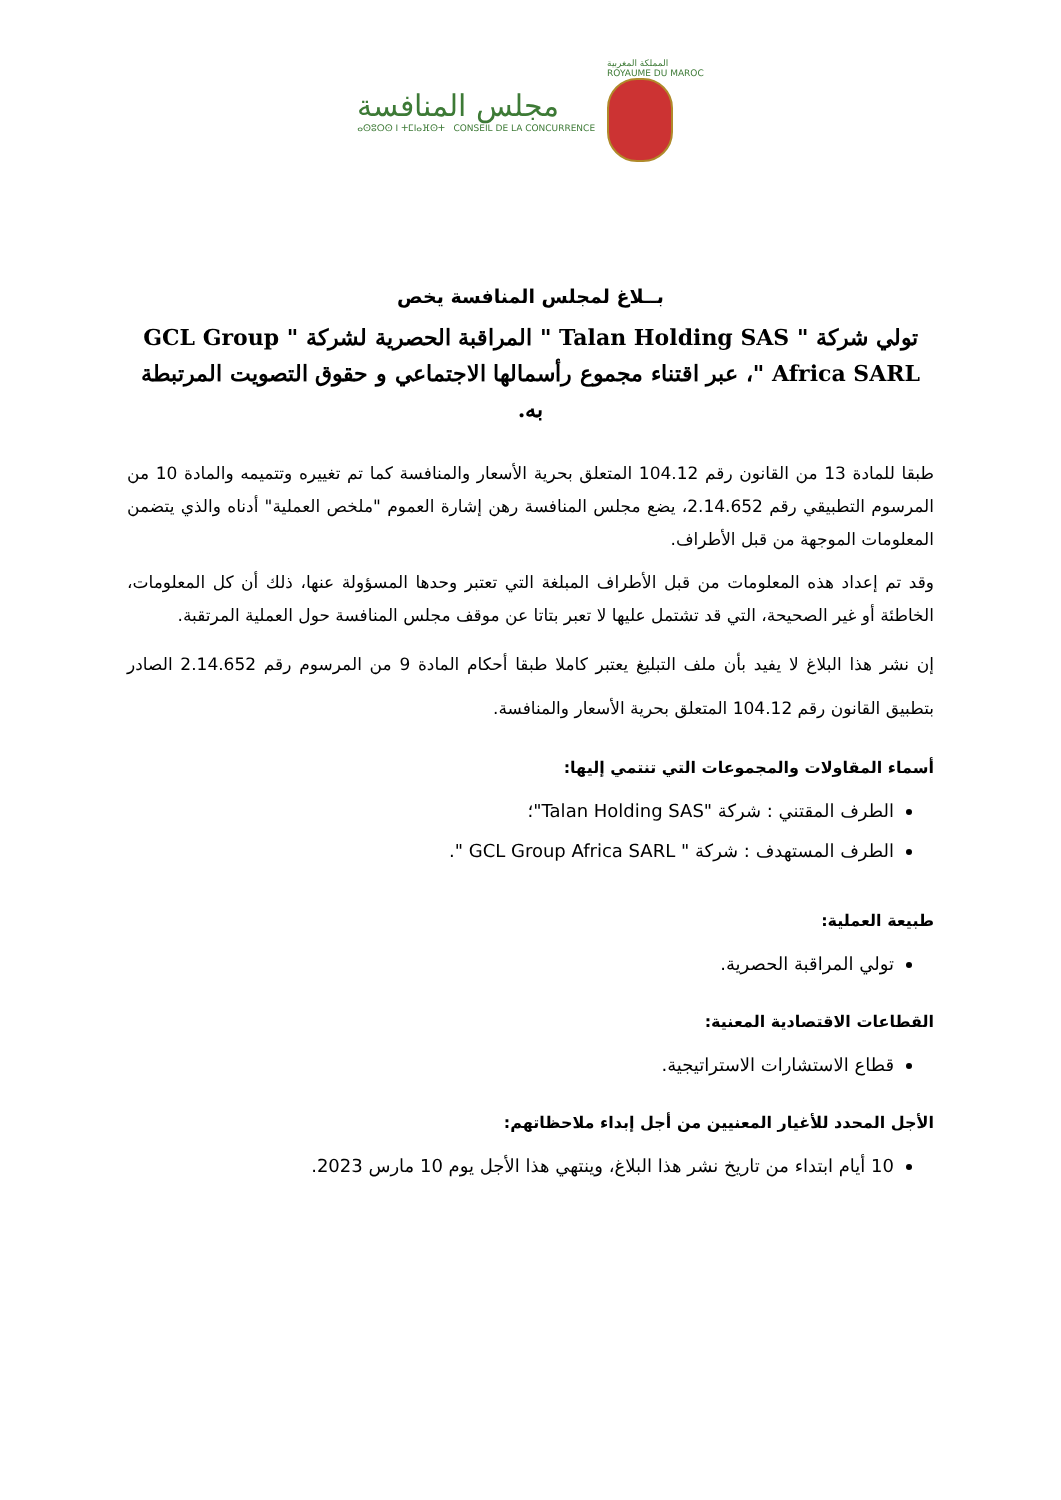مجلس المنافسة
ⴰⵙⵓⵔⵙ ⵏ ⵜⵎⵏⴰⴼⵙⵜ CONSEIL DE LA CONCURRENCE
المملكة المغربية
ROYAUME DU MAROC
بــلاغ لمجلس المنافسة يخص
تولي شركة " Talan Holding SAS " المراقبة الحصرية لشركة " GCL Group Africa SARL "، عبر اقتناء مجموع رأسمالها الاجتماعي و حقوق التصويت المرتبطة به.
طبقا للمادة 13 من القانون رقم 104.12 المتعلق بحرية الأسعار والمنافسة كما تم تغييره وتتميمه والمادة 10 من المرسوم التطبيقي رقم 2.14.652، يضع مجلس المنافسة رهن إشارة العموم "ملخص العملية" أدناه والذي يتضمن المعلومات الموجهة من قبل الأطراف.
وقد تم إعداد هذه المعلومات من قبل الأطراف المبلغة التي تعتبر وحدها المسؤولة عنها، ذلك أن كل المعلومات، الخاطئة أو غير الصحيحة، التي قد تشتمل عليها لا تعبر بتاتا عن موقف مجلس المنافسة حول العملية المرتقبة.
إن نشر هذا البلاغ لا يفيد بأن ملف التبليغ يعتبر كاملا طبقا أحكام المادة 9 من المرسوم رقم 2.14.652 الصادر بتطبيق القانون رقم 104.12 المتعلق بحرية الأسعار والمنافسة.
أسماء المقاولات والمجموعات التي تنتمي إليها:
الطرف المقتني : شركة "Talan Holding SAS"؛
الطرف المستهدف : شركة " GCL Group Africa SARL ".
طبيعة العملية:
تولي المراقبة الحصرية.
القطاعات الاقتصادية المعنية:
قطاع الاستشارات الاستراتيجية.
الأجل المحدد للأغيار المعنيين من أجل إبداء ملاحظاتهم:
10 أيام ابتداء من تاريخ نشر هذا البلاغ، وينتهي هذا الأجل يوم 10 مارس 2023.